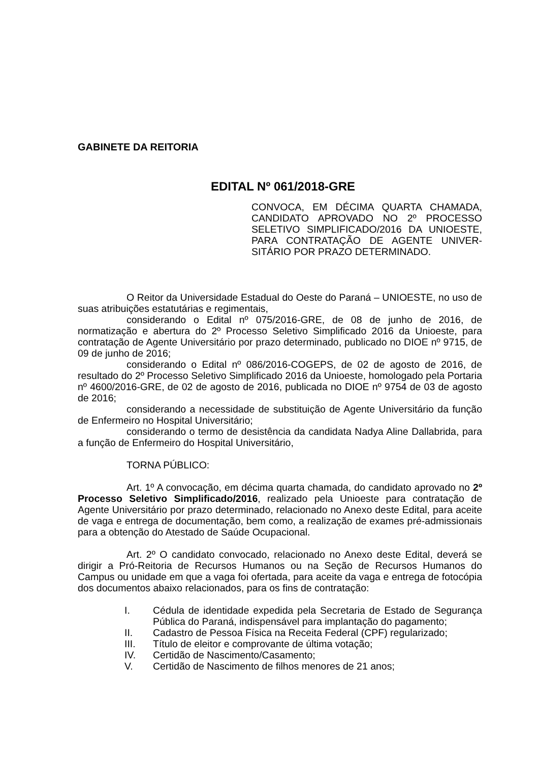GABINETE DA REITORIA
EDITAL Nº 061/2018-GRE
CONVOCA, EM DÉCIMA QUARTA CHAMADA, CANDIDATO APROVADO NO 2º PROCESSO SELETIVO SIMPLIFICADO/2016 DA UNIOESTE, PARA CONTRATAÇÃO DE AGENTE UNIVER-SITÁRIO POR PRAZO DETERMINADO.
O Reitor da Universidade Estadual do Oeste do Paraná – UNIOESTE, no uso de suas atribuições estatutárias e regimentais,
considerando o Edital nº 075/2016-GRE, de 08 de junho de 2016, de normatização e abertura do 2º Processo Seletivo Simplificado 2016 da Unioeste, para contratação de Agente Universitário por prazo determinado, publicado no DIOE nº 9715, de 09 de junho de 2016;
considerando o Edital nº 086/2016-COGEPS, de 02 de agosto de 2016, de resultado do 2º Processo Seletivo Simplificado 2016 da Unioeste, homologado pela Portaria nº 4600/2016-GRE, de 02 de agosto de 2016, publicada no DIOE nº 9754 de 03 de agosto de 2016;
considerando a necessidade de substituição de Agente Universitário da função de Enfermeiro no Hospital Universitário;
considerando o termo de desistência da candidata Nadya Aline Dallabrida, para a função de Enfermeiro do Hospital Universitário,
TORNA PÚBLICO:
Art. 1º A convocação, em décima quarta chamada, do candidato aprovado no 2º Processo Seletivo Simplificado/2016, realizado pela Unioeste para contratação de Agente Universitário por prazo determinado, relacionado no Anexo deste Edital, para aceite de vaga e entrega de documentação, bem como, a realização de exames pré-admissionais para a obtenção do Atestado de Saúde Ocupacional.
Art. 2º O candidato convocado, relacionado no Anexo deste Edital, deverá se dirigir a Pró-Reitoria de Recursos Humanos ou na Seção de Recursos Humanos do Campus ou unidade em que a vaga foi ofertada, para aceite da vaga e entrega de fotocópia dos documentos abaixo relacionados, para os fins de contratação:
I. Cédula de identidade expedida pela Secretaria de Estado de Segurança Pública do Paraná, indispensável para implantação do pagamento;
II. Cadastro de Pessoa Física na Receita Federal (CPF) regularizado;
III. Título de eleitor e comprovante de última votação;
IV. Certidão de Nascimento/Casamento;
V. Certidão de Nascimento de filhos menores de 21 anos;